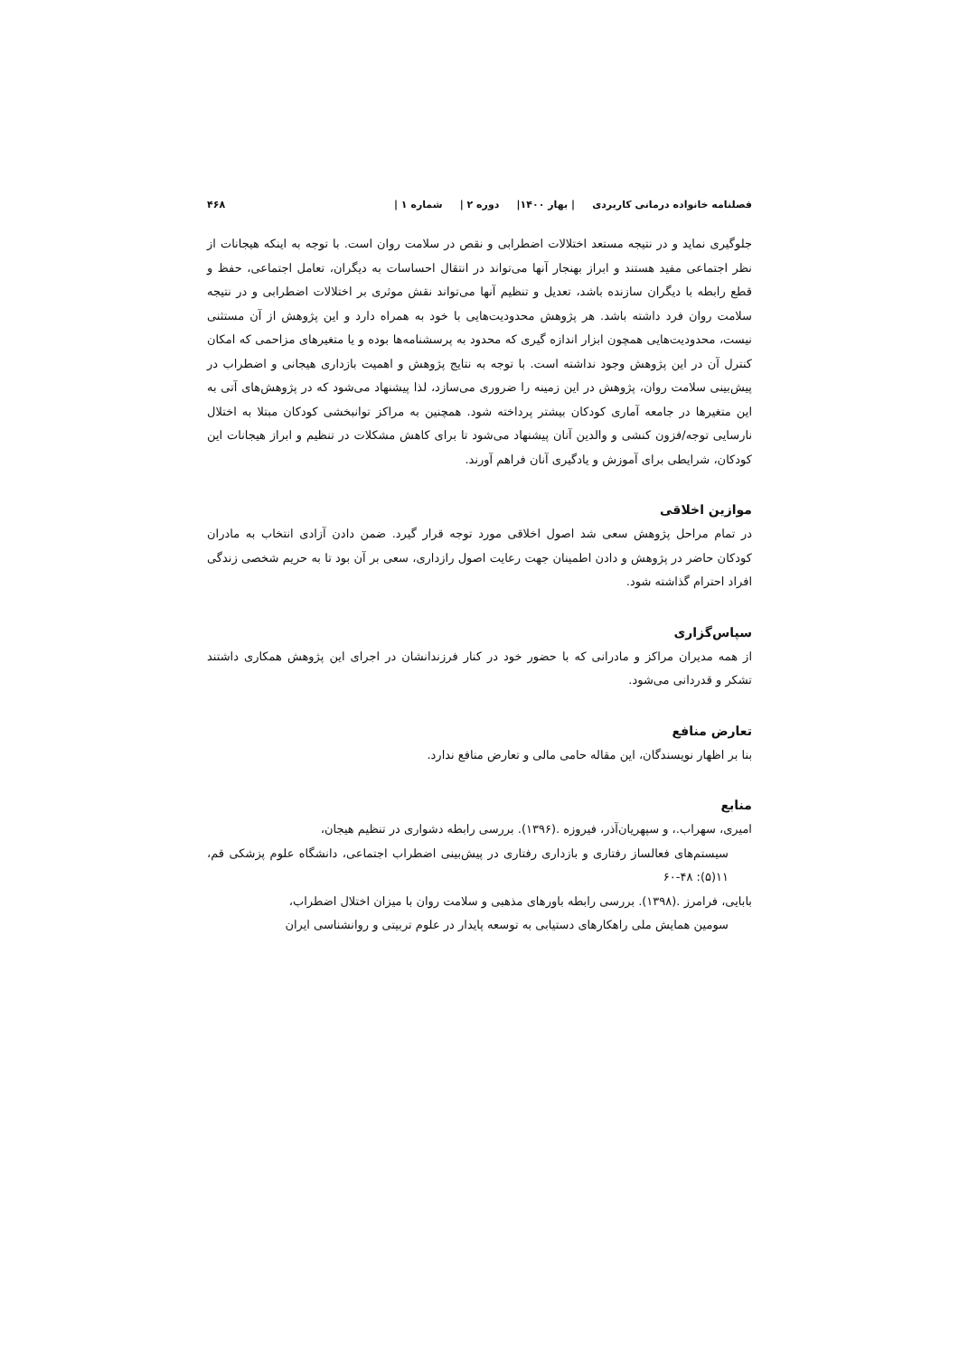فصلنامه خانواده درمانی کاربردی | بهار ۱۴۰۰| دوره ۲ | شماره ۱ | ۴۶۸
جلوگیری نماید و در نتیجه مستعد اختلالات اضطرابی و نقص در سلامت روان است. با توجه به اینکه هیجانات از نظر اجتماعی مفید هستند و ابراز بهنجار آنها می‌تواند در انتقال احساسات به دیگران، تعامل اجتماعی، حفظ و قطع رابطه با دیگران سازنده باشد، تعدیل و تنظیم آنها می‌تواند نقش موثری بر اختلالات اضطرابی و در نتیجه سلامت روان فرد داشته باشد. هر پژوهش محدودیت‌هایی با خود به همراه دارد و این پژوهش از آن مستثنی نیست، محدودیت‌هایی همچون ابزار اندازه گیری که محدود به پرسشنامه‌ها بوده و یا متغیرهای مزاحمی که امکان کنترل آن در این پژوهش وجود نداشته است. با توجه به نتایج پژوهش و اهمیت بازداری هیجانی و اضطراب در پیش‌بینی سلامت روان، پژوهش در این زمینه را ضروری می‌سازد، لذا پیشنهاد می‌شود که در پژوهش‌های آتی به این متغیرها در جامعه آماری کودکان بیشتر پرداخته شود. همچنین به مراکز توانبخشی کودکان مبتلا به اختلال نارسایی توجه/فزون کنشی و والدین آنان پیشنهاد می‌شود تا برای کاهش مشکلات در تنظیم و ابراز هیجانات این کودکان، شرایطی برای آموزش و یادگیری آنان فراهم آورند.
موازین اخلاقی
در تمام مراحل پژوهش سعی شد اصول اخلاقی مورد توجه قرار گیرد. ضمن دادن آزادی انتخاب به مادران کودکان حاضر در پژوهش و دادن اطمینان جهت رعایت اصول رازداری، سعی بر آن بود تا به حریم شخصی زندگی افراد احترام گذاشته شود.
سپاس‌گزاری
از همه مدیران مراکز و مادرانی که با حضور خود در کنار فرزندانشان در اجرای این پژوهش همکاری داشتند تشکر و قدردانی می‌شود.
تعارض منافع
بنا بر اظهار نویسندگان، این مقاله حامی مالی و تعارض منافع ندارد.
منابع
امیری، سهراب.، و سپهریان‌آذر، فیروزه .(۱۳۹۶). بررسی رابطه دشواری در تنظیم هیجان،
سیستم‌های فعالساز رفتاری و بازداری رفتاری در پیش‌بینی اضطراب اجتماعی، دانشگاه علوم پزشکی قم، ۱۱(۵): ۴۸-۶۰
بابایی، فرامرز .(۱۳۹۸). بررسی رابطه باورهای مذهبی و سلامت روان با میزان اختلال اضطراب،
سومین همایش ملی راهکارهای دستیابی به توسعه پایدار در علوم تربیتی و روانشناسی ایران